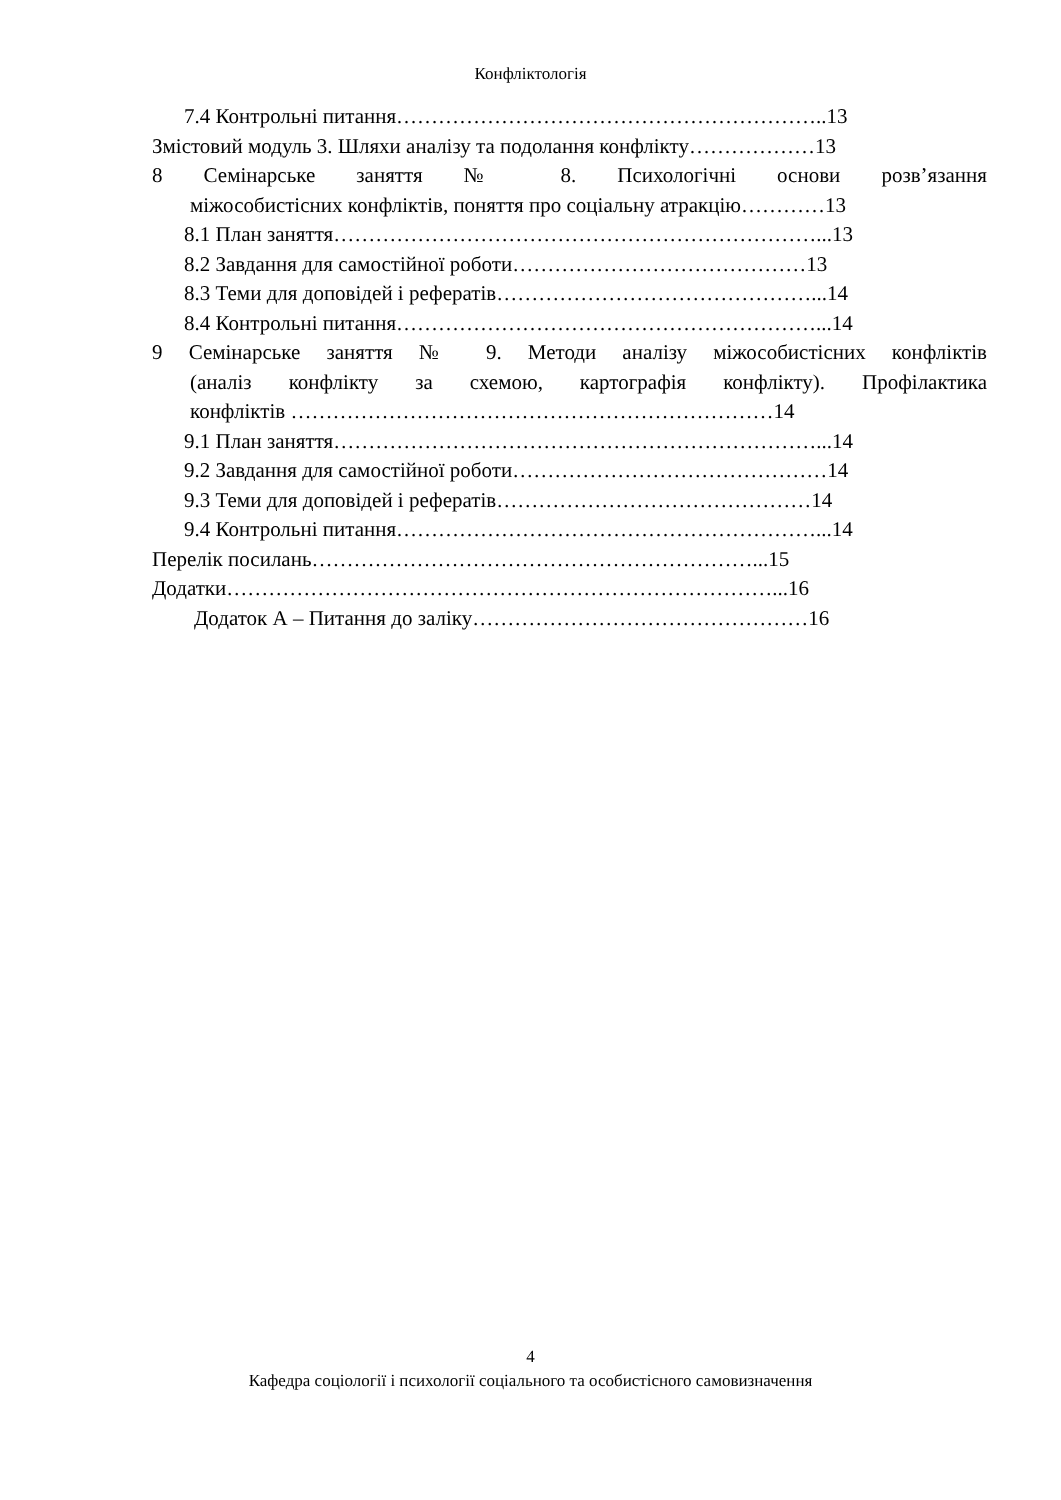Конфліктологія
7.4 Контрольні питання……………………………………………………..13
Змістовий модуль 3. Шляхи аналізу та подолання конфлікту………………13
8 Семінарське заняття № 8. Психологічні основи розв’язання
міжособистісних конфліктів, поняття про соціальну атракцію…………13
8.1 План заняття……………………………………………………………...13
8.2 Завдання для самостійної роботи……………………………………13
8.3 Теми для доповідей і рефератів………………………………………...14
8.4 Контрольні питання……………………………………………………...14
9 Семінарське заняття № 9. Методи аналізу міжособистісних конфліктів
(аналіз конфлікту за схемою, картографія конфлікту). Профілактика
конфліктів ……………………………………………………………14
9.1 План заняття……………………………………………………………...14
9.2 Завдання для самостійної роботи………………………………………14
9.3 Теми для доповідей і рефератів………………………………………14
9.4 Контрольні питання……………………………………………………...14
Перелік посилань………………………………………………………...15
Додатки……………………………………………………………………...16
Додаток А – Питання до заліку…………………………………………16
4
Кафедра соціології і психології соціального та особистісного самовизначення